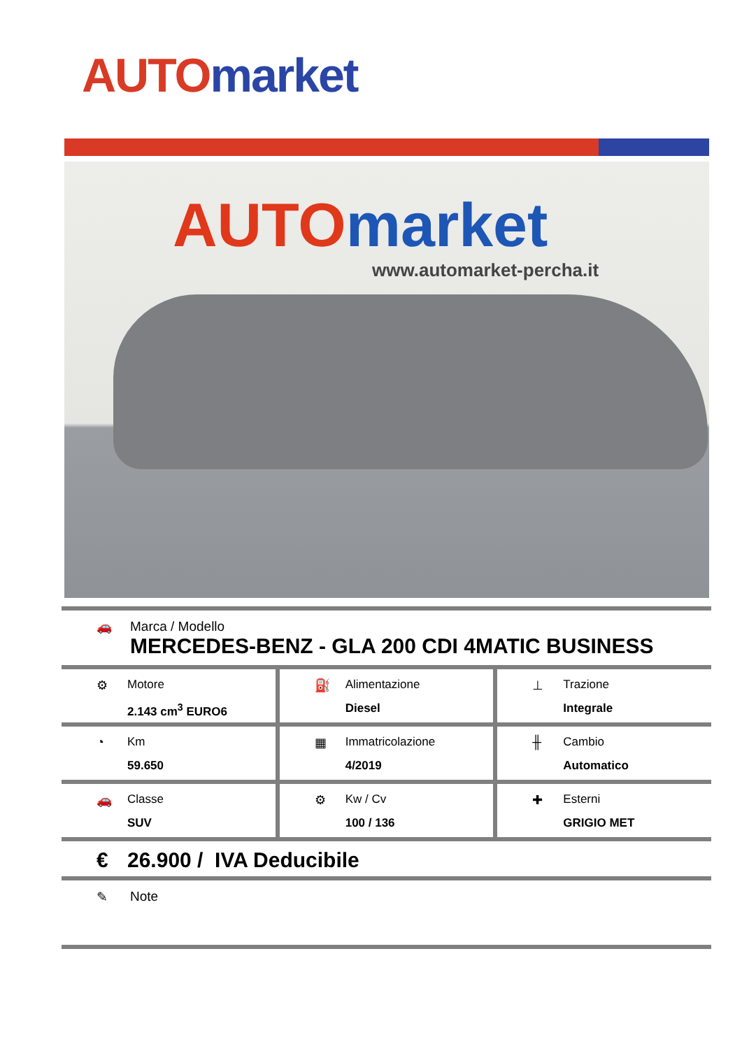AUTO market
AUTO market
www.automarket-percha.it
🚗 Marca / Modello
MERCEDES-BENZ - GLA 200 CDI 4MATIC BUSINESS
⚙ Motore
2.143 cm<sup>3</sup> EURO6
⛽ Alimentazione
Diesel
⊥ Trazione
Integrale
◔ Km
59.650
▦ Immatricolazione
4/2019
╫ Cambio
Automatico
🚗 Classe
SUV
⚙ Kw / Cv
100 / 136
✚ Esterni
GRIGIO MET
€ 26.900 / IVA Deducibile
✎ Note